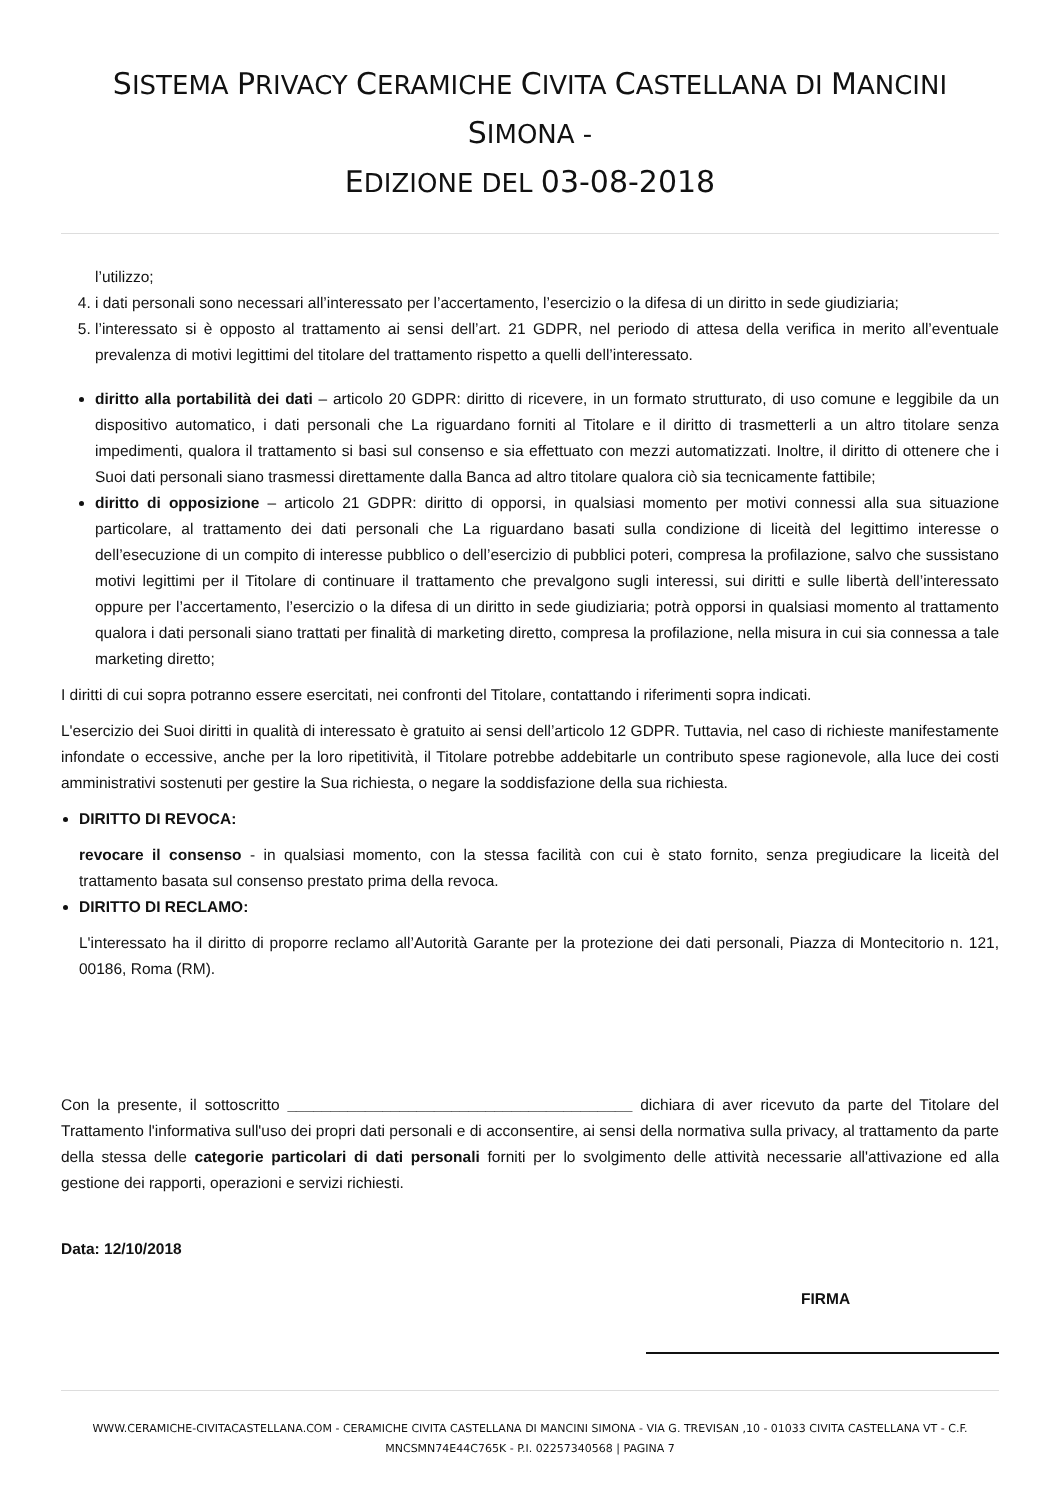SISTEMA PRIVACY CERAMICHE CIVITA CASTELLANA DI MANCINI SIMONA -
EDIZIONE DEL 03-08-2018
l’utilizzo;
4. i dati personali sono necessari all’interessato per l’accertamento, l’esercizio o la difesa di un diritto in sede giudiziaria;
5. l’interessato si è opposto al trattamento ai sensi dell’art. 21 GDPR, nel periodo di attesa della verifica in merito all’eventuale prevalenza di motivi legittimi del titolare del trattamento rispetto a quelli dell’interessato.
diritto alla portabilità dei dati – articolo 20 GDPR: diritto di ricevere, in un formato strutturato, di uso comune e leggibile da un dispositivo automatico, i dati personali che La riguardano forniti al Titolare e il diritto di trasmetterli a un altro titolare senza impedimenti, qualora il trattamento si basi sul consenso e sia effettuato con mezzi automatizzati. Inoltre, il diritto di ottenere che i Suoi dati personali siano trasmessi direttamente dalla Banca ad altro titolare qualora ciò sia tecnicamente fattibile;
diritto di opposizione – articolo 21 GDPR: diritto di opporsi, in qualsiasi momento per motivi connessi alla sua situazione particolare, al trattamento dei dati personali che La riguardano basati sulla condizione di liceità del legittimo interesse o dell’esecuzione di un compito di interesse pubblico o dell’esercizio di pubblici poteri, compresa la profilazione, salvo che sussistano motivi legittimi per il Titolare di continuare il trattamento che prevalgono sugli interessi, sui diritti e sulle libertà dell’interessato oppure per l’accertamento, l’esercizio o la difesa di un diritto in sede giudiziaria; potrà opporsi in qualsiasi momento al trattamento qualora i dati personali siano trattati per finalità di marketing diretto, compresa la profilazione, nella misura in cui sia connessa a tale marketing diretto;
I diritti di cui sopra potranno essere esercitati, nei confronti del Titolare, contattando i riferimenti sopra indicati.
L'esercizio dei Suoi diritti in qualità di interessato è gratuito ai sensi dell’articolo 12 GDPR. Tuttavia, nel caso di richieste manifestamente infondate o eccessive, anche per la loro ripetitività, il Titolare potrebbe addebitarle un contributo spese ragionevole, alla luce dei costi amministrativi sostenuti per gestire la Sua richiesta, o negare la soddisfazione della sua richiesta.
DIRITTO DI REVOCA:
revocare il consenso - in qualsiasi momento, con la stessa facilità con cui è stato fornito, senza pregiudicare la liceità del trattamento basata sul consenso prestato prima della revoca.
DIRITTO DI RECLAMO:
L'interessato ha il diritto di proporre reclamo all’Autorità Garante per la protezione dei dati personali, Piazza di Montecitorio n. 121, 00186, Roma (RM).
Con la presente, il sottoscritto ________________________________________ dichiara di aver ricevuto da parte del Titolare del Trattamento l'informativa sull'uso dei propri dati personali e di acconsentire, ai sensi della normativa sulla privacy, al trattamento da parte della stessa delle categorie particolari di dati personali forniti per lo svolgimento delle attività necessarie all'attivazione ed alla gestione dei rapporti, operazioni e servizi richiesti.
Data: 12/10/2018
FIRMA
WWW.CERAMICHE-CIVITACASTELLANA.COM - CERAMICHE CIVITA CASTELLANA DI MANCINI SIMONA - VIA G. TREVISAN ,10 - 01033 CIVITA CASTELLANA VT - C.F.
MNCSMN74E44C765K - P.I. 02257340568 | PAGINA 7